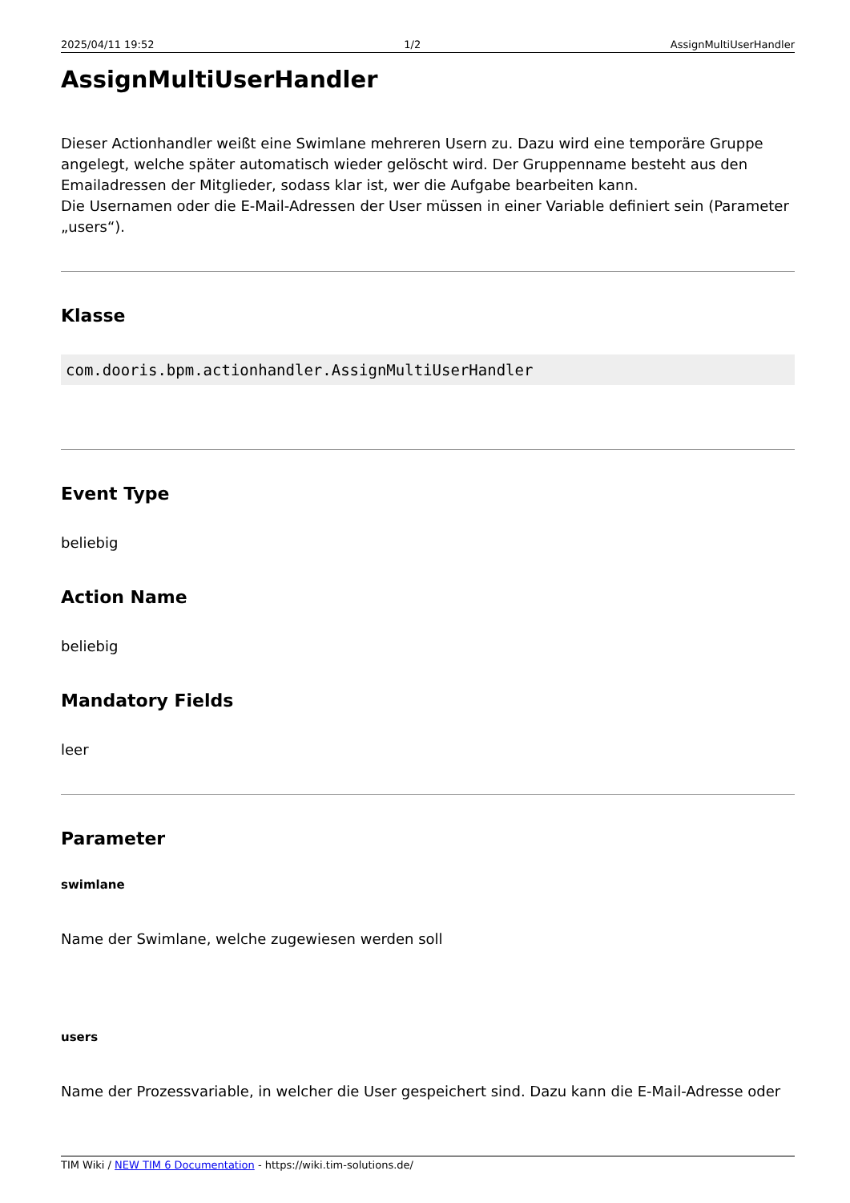2025/04/11 19:52 1/2 AssignMultiUserHandler
AssignMultiUserHandler
Dieser Actionhandler weißt eine Swimlane mehreren Usern zu. Dazu wird eine temporäre Gruppe angelegt, welche später automatisch wieder gelöscht wird. Der Gruppenname besteht aus den Emailadressen der Mitglieder, sodass klar ist, wer die Aufgabe bearbeiten kann.
Die Usernamen oder die E-Mail-Adressen der User müssen in einer Variable definiert sein (Parameter „users“).
Klasse
com.dooris.bpm.actionhandler.AssignMultiUserHandler
Event Type
beliebig
Action Name
beliebig
Mandatory Fields
leer
Parameter
swimlane
Name der Swimlane, welche zugewiesen werden soll
users
Name der Prozessvariable, in welcher die User gespeichert sind. Dazu kann die E-Mail-Adresse oder
TIM Wiki / NEW TIM 6 Documentation - https://wiki.tim-solutions.de/